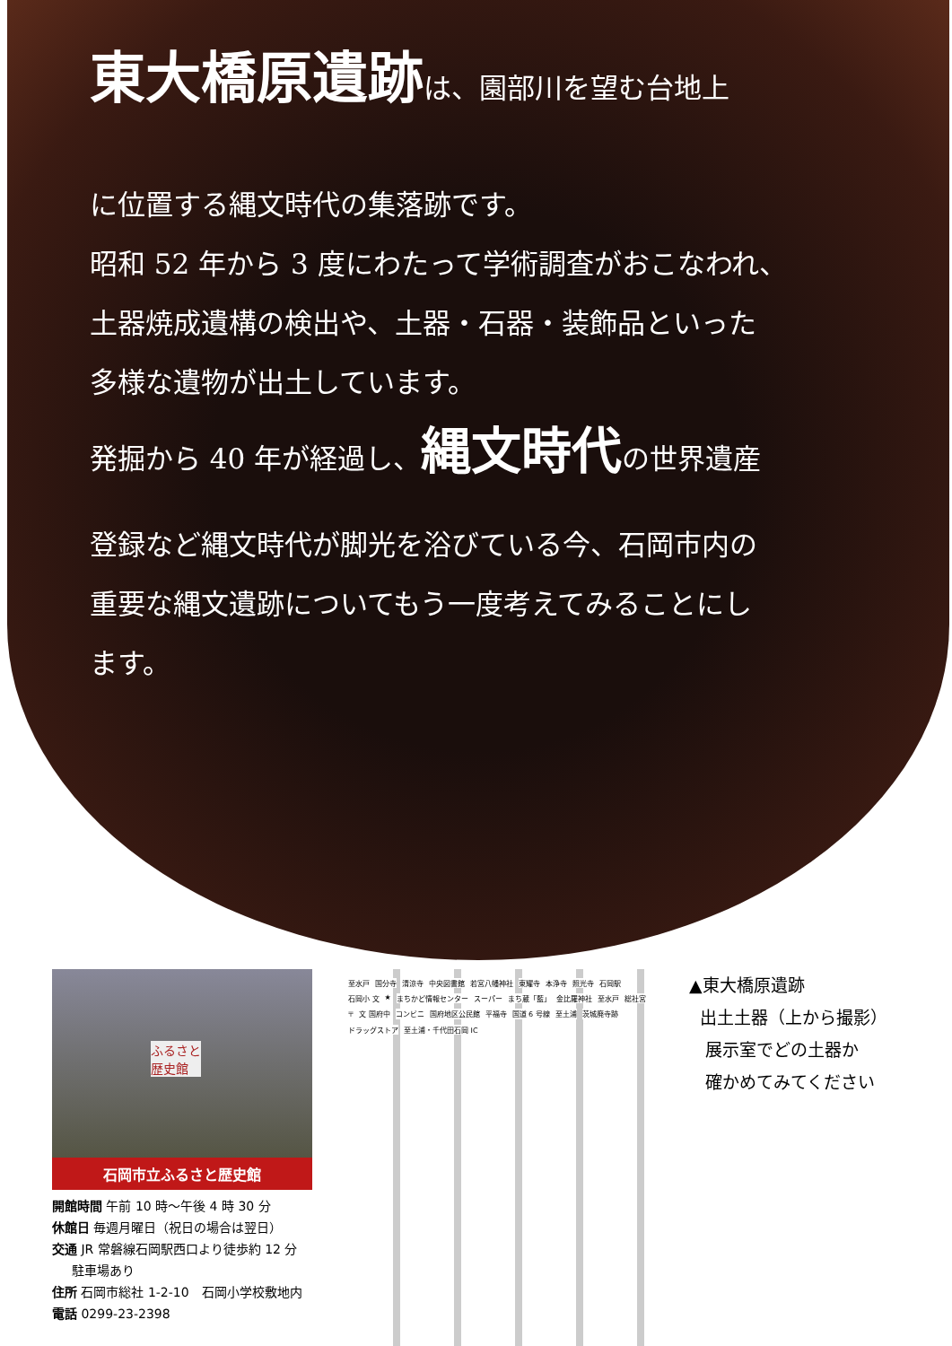東大橋原遺跡は、園部川を望む台地上
に位置する縄文時代の集落跡です。
昭和 52 年から 3 度にわたって学術調査がおこなわれ、
土器焼成遺構の検出や、土器・石器・装飾品といった
多様な遺物が出土しています。
発掘から 40 年が経過し、縄文時代の世界遺産
登録など縄文時代が脚光を浴びている今、石岡市内の
重要な縄文遺跡についてもう一度考えてみることにし
ます。
ふるさと
歴史館
石岡市立ふるさと歴史館
開館時間 午前 10 時～午後 4 時 30 分
休館日 毎週月曜日（祝日の場合は翌日）
交通 JR 常磐線石岡駅西口より徒歩約 12 分
駐車場あり
住所 石岡市総社 1-2-10　石岡小学校敷地内
電話 0299-23-2398
至水戸 国分寺 清涼寺 中央図書館 若宮八幡神社 東耀寺 本浄寺 照光寺 石岡駅 石岡小 文 ★ まちかど情報センター スーパー まち蔵「藍」 金比羅神社 至水戸 総社宮 〒 文 国府中 コンビニ 国府地区公民館 平福寺 国道 6 号線 至土浦 茨城廃寺跡 ドラッグストア 至土浦・千代田石岡 IC
▲東大橋原遺跡
出土土器（上から撮影）
展示室でどの土器か
確かめてみてください